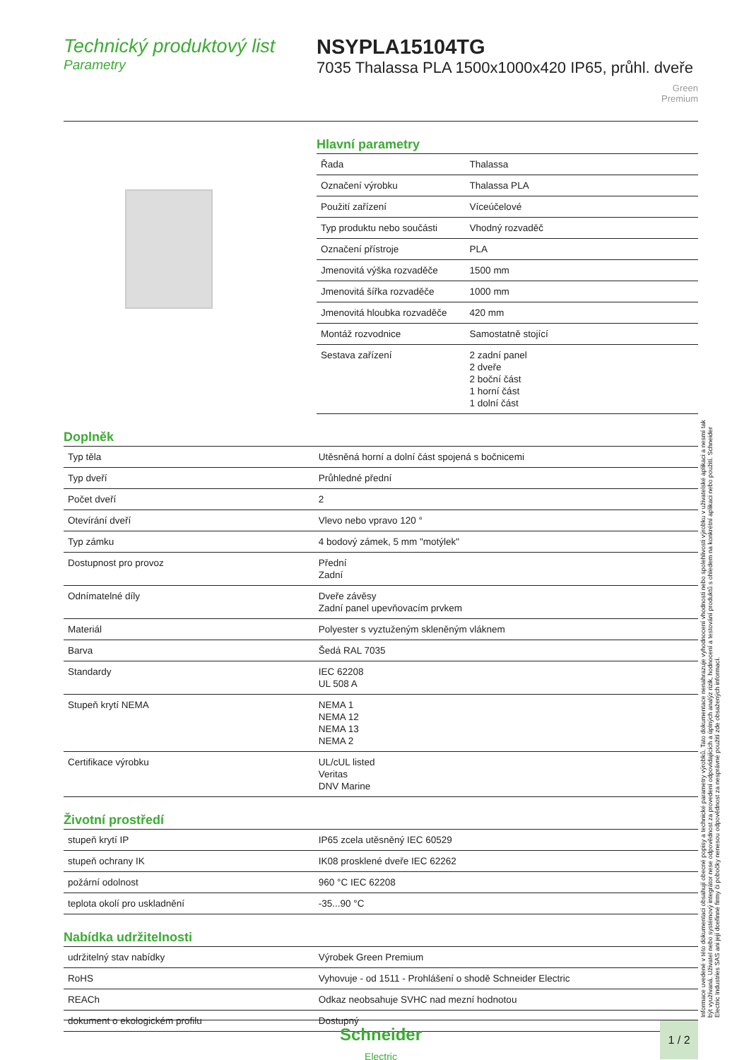Technický produktový list
Parametry
NSYPLA15104TG
7035 Thalassa PLA 1500x1000x420 IP65, průhl. dveře
Green
Premium
Hlavní parametry
| Řada | Thalassa |
| Označení výrobku | Thalassa PLA |
| Použití zařízení | Víceúčelové |
| Typ produktu nebo součásti | Vhodný rozvaděč |
| Označení přístroje | PLA |
| Jmenovitá výška rozvaděče | 1500 mm |
| Jmenovitá šířka rozvaděče | 1000 mm |
| Jmenovitá hloubka rozvaděče | 420 mm |
| Montáž rozvodnice | Samostatně stojící |
| Sestava zařízení | 2 zadní panel 2 dveře 2 boční část 1 horní část 1 dolní část |
Doplněk
| Typ těla | Utěsněná horní a dolní část spojená s bočnicemi |
| Typ dveří | Průhledné přední |
| Počet dveří | 2 |
| Otevírání dveří | Vlevo nebo vpravo 120 ° |
| Typ zámku | 4 bodový zámek, 5 mm "motýlek" |
| Dostupnost pro provoz | Přední Zadní |
| Odnímatelné díly | Dveře závěsy Zadní panel upevňovacím prvkem |
| Materiál | Polyester s vyztuženým skleněným vláknem |
| Barva | Šedá RAL 7035 |
| Standardy | IEC 62208 UL 508 A |
| Stupeň krytí NEMA | NEMA 1 NEMA 12 NEMA 13 NEMA 2 |
| Certifikace výrobku | UL/cUL listed Veritas DNV Marine |
Životní prostředí
| stupeň krytí IP | IP65 zcela utěsněný IEC 60529 |
| stupeň ochrany IK | IK08 prosklené dveře IEC 62262 |
| požární odolnost | 960 °C IEC 62208 |
| teplota okolí pro uskladnění | -35...90 °C |
Nabídka udržitelnosti
| udržitelný stav nabídky | Výrobek Green Premium |
| RoHS | Vyhovuje - od 1511 - Prohlášení o shodě Schneider Electric |
| REACh | Odkaz neobsahuje SVHC nad mezní hodnotou |
| dokument o ekologickém profilu | Dostupný |
Informace uvedené v této dokumentaci obsahují obecné popisy a technické parametry výrobků. Tato dokumentace nenahrazuje vyhodnocení vhodnosti nebo spolehlivosti výrobku v uživatelské aplikaci a nesmí tak být využívaná. Uživatel nebo systémový integrátor nese odpovědnost za provedení odpovídajících a úplných analýz rizik, hodnocení a testování produktů s ohledem na konkrétní aplikaci nebo použití. Schneider Electric Industries SAS ani její dceřinné firmy či pobočky nenesou odpovědnost za nesprávné použití zde obsažených informací.
Schneider
Electric
1 / 2